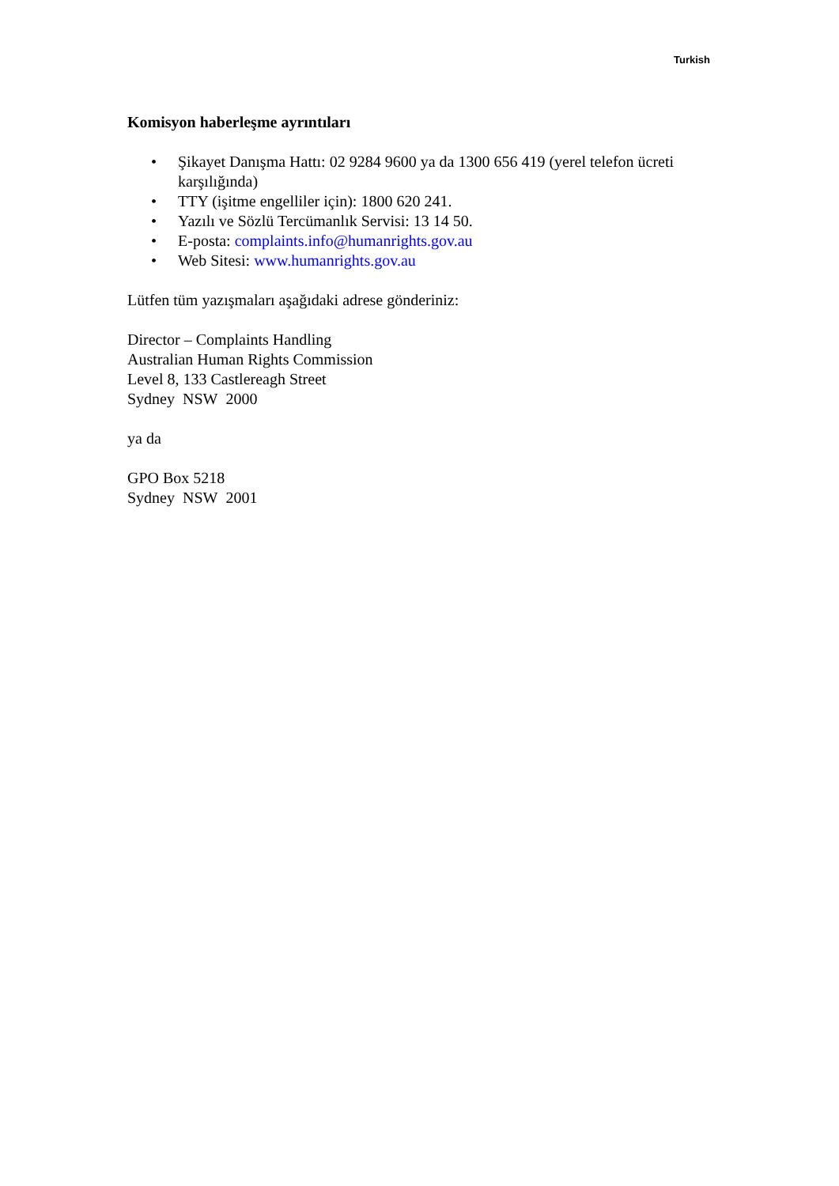Turkish
Komisyon haberleşme ayrıntıları
• Şikayet Danışma Hattı: 02 9284 9600 ya da 1300 656 419 (yerel telefon ücreti karşılığında)
• TTY (işitme engelliler için): 1800 620 241.
• Yazılı ve Sözlü Tercümanlık Servisi: 13 14 50.
• E-posta: complaints.info@humanrights.gov.au
• Web Sitesi: www.humanrights.gov.au
Lütfen tüm yazışmaları aşağıdaki adrese gönderiniz:
Director – Complaints Handling
Australian Human Rights Commission
Level 8, 133 Castlereagh Street
Sydney NSW 2000
ya da
GPO Box 5218
Sydney NSW 2001